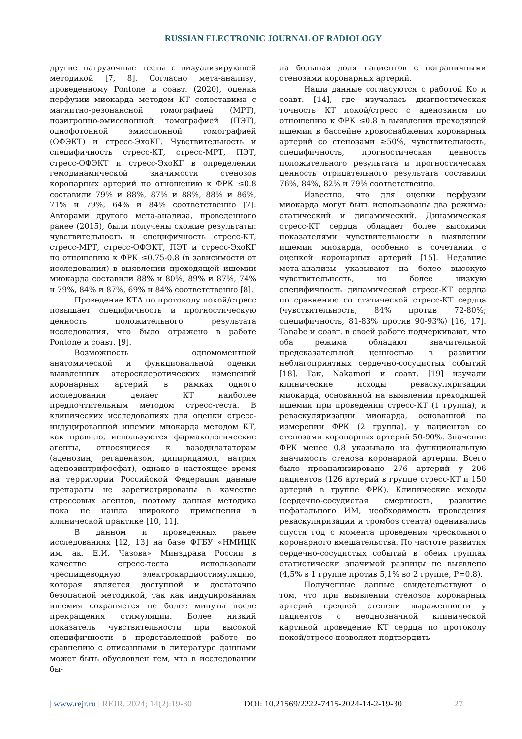RUSSIAN ELECTRONIC JOURNAL OF RADIOLOGY
другие нагрузочные тесты с визуализирующей методикой [7, 8]. Согласно мета-анализу, проведенному Pontone и соавт. (2020), оценка перфузии миокарда методом КТ сопоставима с магнитно-резонансной томографией (МРТ), позитронно-эмиссионной томографией (ПЭТ), однофотонной эмиссионной томографией (ОФЭКТ) и стресс-ЭхоКГ. Чувствительность и специфичность стресс-КТ, стресс-МРТ, ПЭТ, стресс-ОФЭКТ и стресс-ЭхоКГ в определении гемодинамической значимости стенозов коронарных артерий по отношению к ФРК ≤0.8 составили 79% и 88%, 87% и 88%, 88% и 86%, 71% и 79%, 64% и 84% соответственно [7]. Авторами другого мета-анализа, проведенного ранее (2015), были получены схожие результаты: чувствительность и специфичность стресс-КТ, стресс-МРТ, стресс-ОФЭКТ, ПЭТ и стресс-ЭхоКГ по отношению к ФРК ≤0.75-0.8 (в зависимости от исследования) в выявлении преходящей ишемии миокарда составили 88% и 80%, 89% и 87%, 74% и 79%, 84% и 87%, 69% и 84% соответственно [8].
Проведение КТА по протоколу покой/стресс повышает специфичность и прогностическую ценность положительного результата исследования, что было отражено в работе Pontone и соавт. [9].
Возможность одномоментной анатомической и функциональной оценки выявленных атеросклеротических изменений коронарных артерий в рамках одного исследования делает КТ наиболее предпочтительным методом стресс-теста. В клинических исследованиях для оценки стресс-индуцированной ишемии миокарда методом КТ, как правило, используются фармакологические агенты, относящиеся к вазодилататорам (аденозин, регаденазон, дипиридамол, натрия аденозинтрифосфат), однако в настоящее время на территории Российской Федерации данные препараты не зарегистрированы в качестве стрессовых агентов, поэтому данная методика пока не нашла широкого применения в клинической практике [10, 11].
В данном и проведенных ранее исследованиях [12, 13] на базе ФГБУ «НМИЦК им. ак. Е.И. Чазова» Минздрава России в качестве стресс-теста использовали чреспищеводную электрокардиостимуляцию, которая является доступной и достаточно безопасной методикой, так как индуцированная ишемия сохраняется не более минуты после прекращения стимуляции. Более низкий показатель чувствительности при высокой специфичности в представленной работе по сравнению с описанными в литературе данными может быть обусловлен тем, что в исследовании бы-
ла большая доля пациентов с пограничными стенозами коронарных артерий.
Наши данные согласуются с работой Ко и соавт. [14], где изучалась диагностическая точность КТ покой/стресс с аденозином по отношению к ФРК ≤0.8 в выявлении преходящей ишемии в бассейне кровоснабжения коронарных артерий со стенозами ≥50%, чувствительность, специфичность, прогностическая ценность положительного результата и прогностическая ценность отрицательного результата составили 76%, 84%, 82% и 79% соответственно.
Известно, что для оценки перфузии миокарда могут быть использованы два режима: статический и динамический. Динамическая стресс-КТ сердца обладает более высокими показателями чувствительности в выявлении ишемии миокарда, особенно в сочетании с оценкой коронарных артерий [15]. Недавние мета-анализы указывают на более высокую чувствительность, но более низкую специфичность динамической стресс-КТ сердца по сравнению со статической стресс-КТ сердца (чувствительность, 84% против 72-80%; специфичность, 81-83% против 90-93%) [16, 17]. Tanabe и соавт. в своей работе подчеркивают, что оба режима обладают значительной предсказательной ценностью в развитии неблагоприятных сердечно-сосудистых событий [18]. Так, Nakamori и соавт. [19] изучали клинические исходы реваскуляризации миокарда, основанной на выявлении преходящей ишемии при проведении стресс-КТ (1 группа), и реваскуляризации миокарда, основанной на измерении ФРК (2 группа), у пациентов со стенозами коронарных артерий 50-90%. Значение ФРК менее 0.8 указывало на функциональную значимость стеноза коронарной артерии. Всего было проанализировано 276 артерий у 206 пациентов (126 артерий в группе стресс-КТ и 150 артерий в группе ФРК). Клинические исходы (сердечно-сосудистая смертность, развитие нефатального ИМ, необходимость проведения реваскуляризации и тромбоз стента) оценивались спустя год с момента проведения чрескожного коронарного вмешательства. По частоте развития сердечно-сосудистых событий в обеих группах статистически значимой разницы не выявлено (4,5% в 1 группе против 5,1% во 2 группе, P=0.8).
Полученные данные свидетельствуют о том, что при выявлении стенозов коронарных артерий средней степени выраженности у пациентов с неоднозначной клинической картиной проведение КТ сердца по протоколу покой/стресс позволяет подтвердить
| www.rejr.ru | REJR. 2024; 14(2):19-30 DOI: 10.21569/2222-7415-2024-14-2-19-30 27